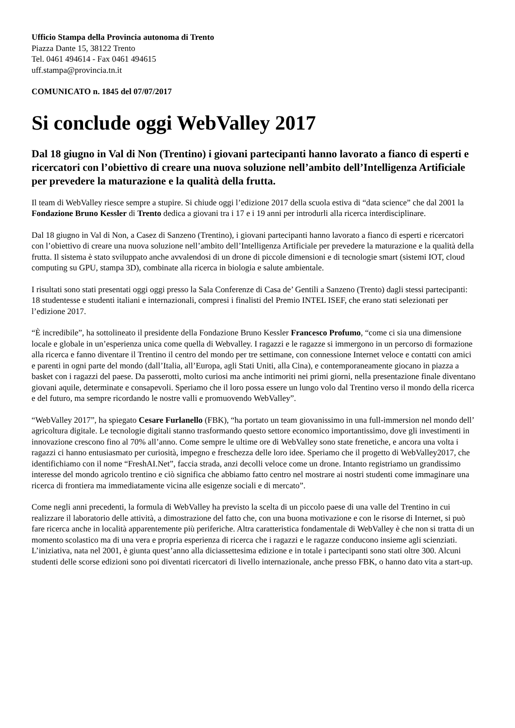Ufficio Stampa della Provincia autonoma di Trento
Piazza Dante 15, 38122 Trento
Tel. 0461 494614 - Fax 0461 494615
uff.stampa@provincia.tn.it
COMUNICATO n. 1845 del 07/07/2017
Si conclude oggi WebValley 2017
Dal 18 giugno in Val di Non (Trentino) i giovani partecipanti hanno lavorato a fianco di esperti e ricercatori con l’obiettivo di creare una nuova soluzione nell’ambito dell’Intelligenza Artificiale per prevedere la maturazione e la qualità della frutta.
Il team di WebValley riesce sempre a stupire. Si chiude oggi l’edizione 2017 della scuola estiva di “data science” che dal 2001 la Fondazione Bruno Kessler di Trento dedica a giovani tra i 17 e i 19 anni per introdurli alla ricerca interdisciplinare.
Dal 18 giugno in Val di Non, a Casez di Sanzeno (Trentino), i giovani partecipanti hanno lavorato a fianco di esperti e ricercatori con l’obiettivo di creare una nuova soluzione nell’ambito dell’Intelligenza Artificiale per prevedere la maturazione e la qualità della frutta. Il sistema è stato sviluppato anche avvalendosi di un drone di piccole dimensioni e di tecnologie smart (sistemi IOT, cloud computing su GPU, stampa 3D), combinate alla ricerca in biologia e salute ambientale.
I risultati sono stati presentati oggi oggi presso la Sala Conferenze di Casa de’ Gentili a Sanzeno (Trento) dagli stessi partecipanti: 18 studentesse e studenti italiani e internazionali, compresi i finalisti del Premio INTEL ISEF, che erano stati selezionati per l’edizione 2017.
“È incredibile”, ha sottolineato il presidente della Fondazione Bruno Kessler Francesco Profumo, “come ci sia una dimensione locale e globale in un’esperienza unica come quella di Webvalley. I ragazzi e le ragazze si immergono in un percorso di formazione alla ricerca e fanno diventare il Trentino il centro del mondo per tre settimane, con connessione Internet veloce e contatti con amici e parenti in ogni parte del mondo (dall’Italia, all’Europa, agli Stati Uniti, alla Cina), e contemporaneamente giocano in piazza a basket con i ragazzi del paese. Da passerotti, molto curiosi ma anche intimoriti nei primi giorni, nella presentazione finale diventano giovani aquile, determinate e consapevoli. Speriamo che il loro possa essere un lungo volo dal Trentino verso il mondo della ricerca e del futuro, ma sempre ricordando le nostre valli e promuovendo WebValley”.
“WebValley 2017”, ha spiegato Cesare Furlanello (FBK), “ha portato un team giovanissimo in una full-immersion nel mondo dell’ agricoltura digitale. Le tecnologie digitali stanno trasformando questo settore economico importantissimo, dove gli investimenti in innovazione crescono fino al 70% all’anno. Come sempre le ultime ore di WebValley sono state frenetiche, e ancora una volta i ragazzi ci hanno entusiasmato per curiosità, impegno e freschezza delle loro idee. Speriamo che il progetto di WebValley2017, che identifichiamo con il nome “FreshAI.Net”, faccia strada, anzi decolli veloce come un drone. Intanto registriamo un grandissimo interesse del mondo agricolo trentino e ciò significa che abbiamo fatto centro nel mostrare ai nostri studenti come immaginare una ricerca di frontiera ma immediatamente vicina alle esigenze sociali e di mercato”.
Come negli anni precedenti, la formula di WebValley ha previsto la scelta di un piccolo paese di una valle del Trentino in cui realizzare il laboratorio delle attività, a dimostrazione del fatto che, con una buona motivazione e con le risorse di Internet, si può fare ricerca anche in località apparentemente più periferiche. Altra caratteristica fondamentale di WebValley è che non si tratta di un momento scolastico ma di una vera e propria esperienza di ricerca che i ragazzi e le ragazze conducono insieme agli scienziati. L’iniziativa, nata nel 2001, è giunta quest’anno alla diciassettesima edizione e in totale i partecipanti sono stati oltre 300. Alcuni studenti delle scorse edizioni sono poi diventati ricercatori di livello internazionale, anche presso FBK, o hanno dato vita a start-up.